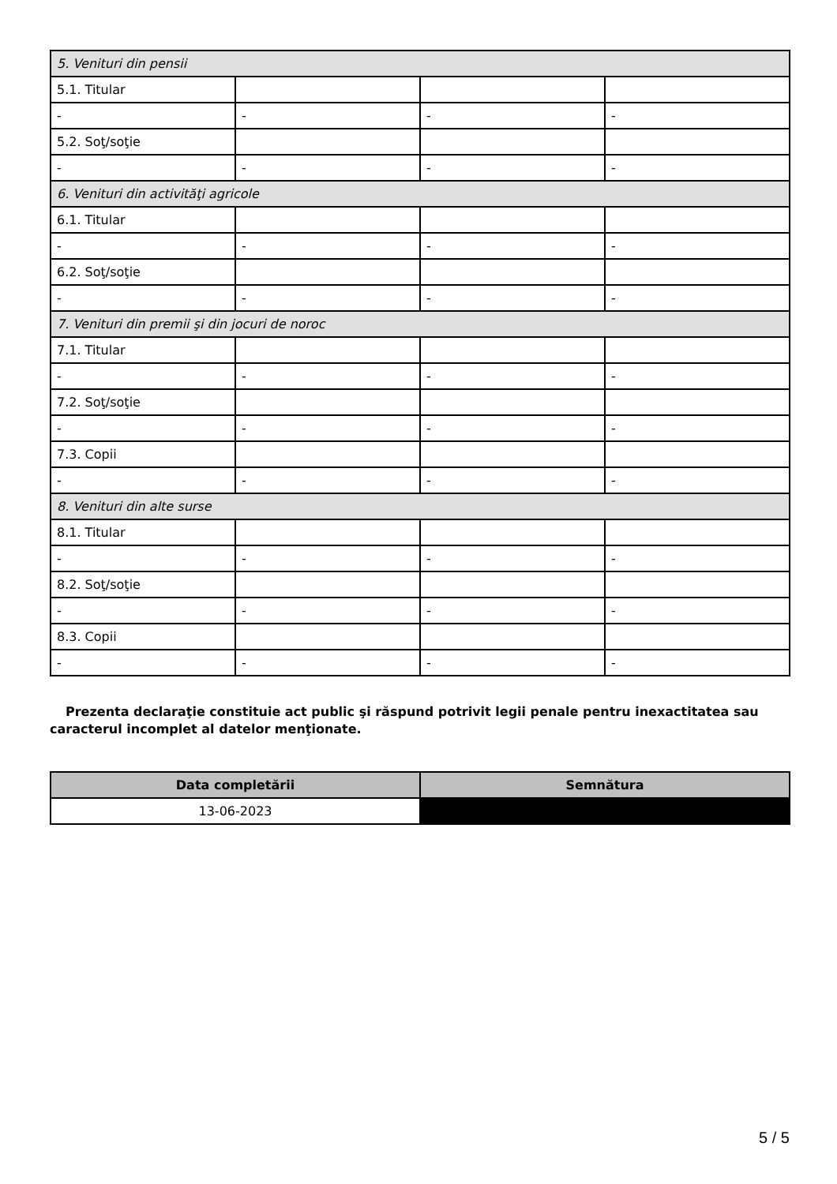| 5. Venituri din pensii | | | |
| 5.1. Titular | | | |
| - | - | - | - |
| 5.2. Soţ/soţie | | | |
| - | - | - | - |
| 6. Venituri din activităţi agricole | | | |
| 6.1. Titular | | | |
| - | - | - | - |
| 6.2. Soţ/soţie | | | |
| - | - | - | - |
| 7. Venituri din premii şi din jocuri de noroc | | | |
| 7.1. Titular | | | |
| - | - | - | - |
| 7.2. Soţ/soţie | | | |
| - | - | - | - |
| 7.3. Copii | | | |
| - | - | - | - |
| 8. Venituri din alte surse | | | |
| 8.1. Titular | | | |
| - | - | - | - |
| 8.2. Soţ/soţie | | | |
| - | - | - | - |
| 8.3. Copii | | | |
| - | - | - | - |
Prezenta declaraţie constituie act public şi răspund potrivit legii penale pentru inexactitatea sau caracterul incomplet al datelor menţionate.
| Data completării | Semnătura |
| --- | --- |
| 13-06-2023 | |
5 / 5